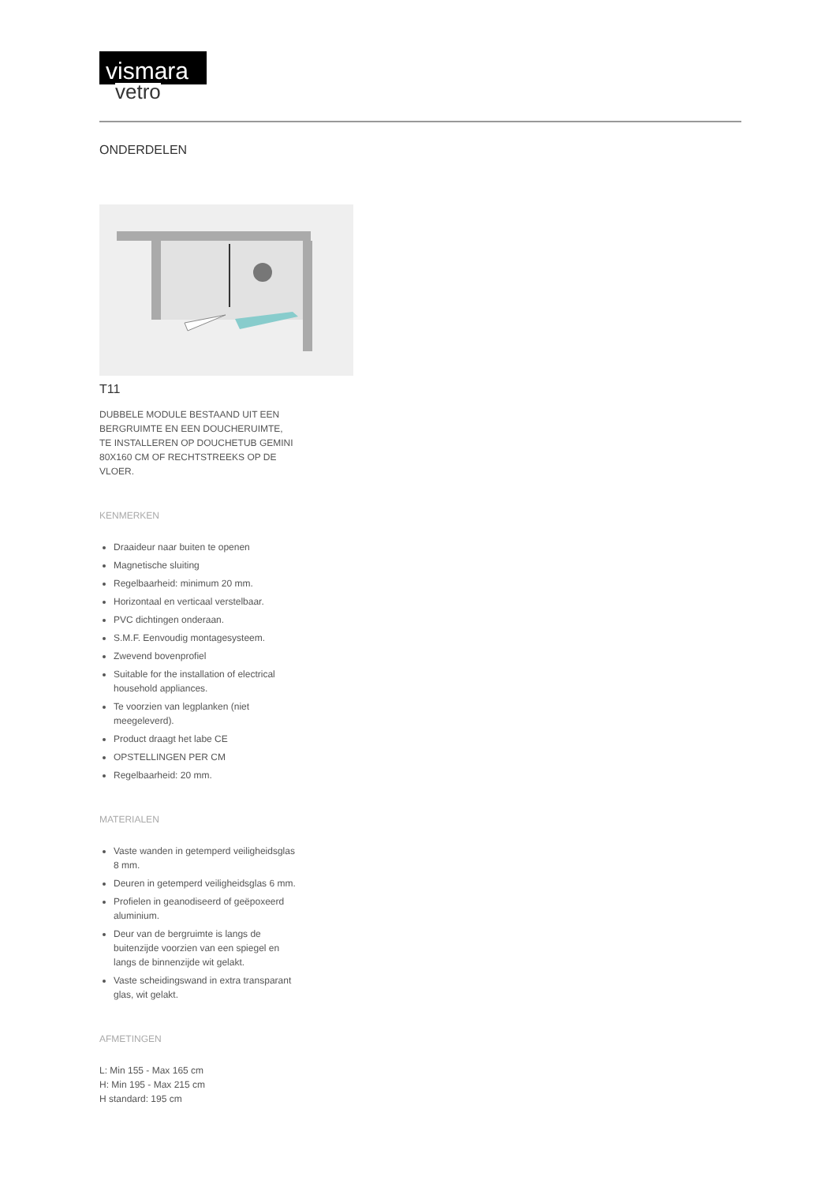vismara
vetro
ONDERDELEN
T11
DUBBELE MODULE BESTAAND UIT EEN BERGRUIMTE EN EEN DOUCHERUIMTE, TE INSTALLEREN OP DOUCHETUB GEMINI 80X160 CM OF RECHTSTREEKS OP DE VLOER.
KENMERKEN
Draaideur naar buiten te openen
Magnetische sluiting
Regelbaarheid: minimum 20 mm.
Horizontaal en verticaal verstelbaar.
PVC dichtingen onderaan.
S.M.F. Eenvoudig montagesysteem.
Zwevend bovenprofiel
Suitable for the installation of electrical household appliances.
Te voorzien van legplanken (niet meegeleverd).
Product draagt het labe CE
OPSTELLINGEN PER CM
Regelbaarheid: 20 mm.
MATERIALEN
Vaste wanden in getemperd veiligheidsglas 8 mm.
Deuren in getemperd veiligheidsglas 6 mm.
Profielen in geanodiseerd of geëpoxeerd aluminium.
Deur van de bergruimte is langs de buitenzijde voorzien van een spiegel en langs de binnenzijde wit gelakt.
Vaste scheidingswand in extra transparant glas, wit gelakt.
AFMETINGEN
L: Min 155 - Max 165 cm
H: Min 195 - Max 215 cm
H standard: 195 cm